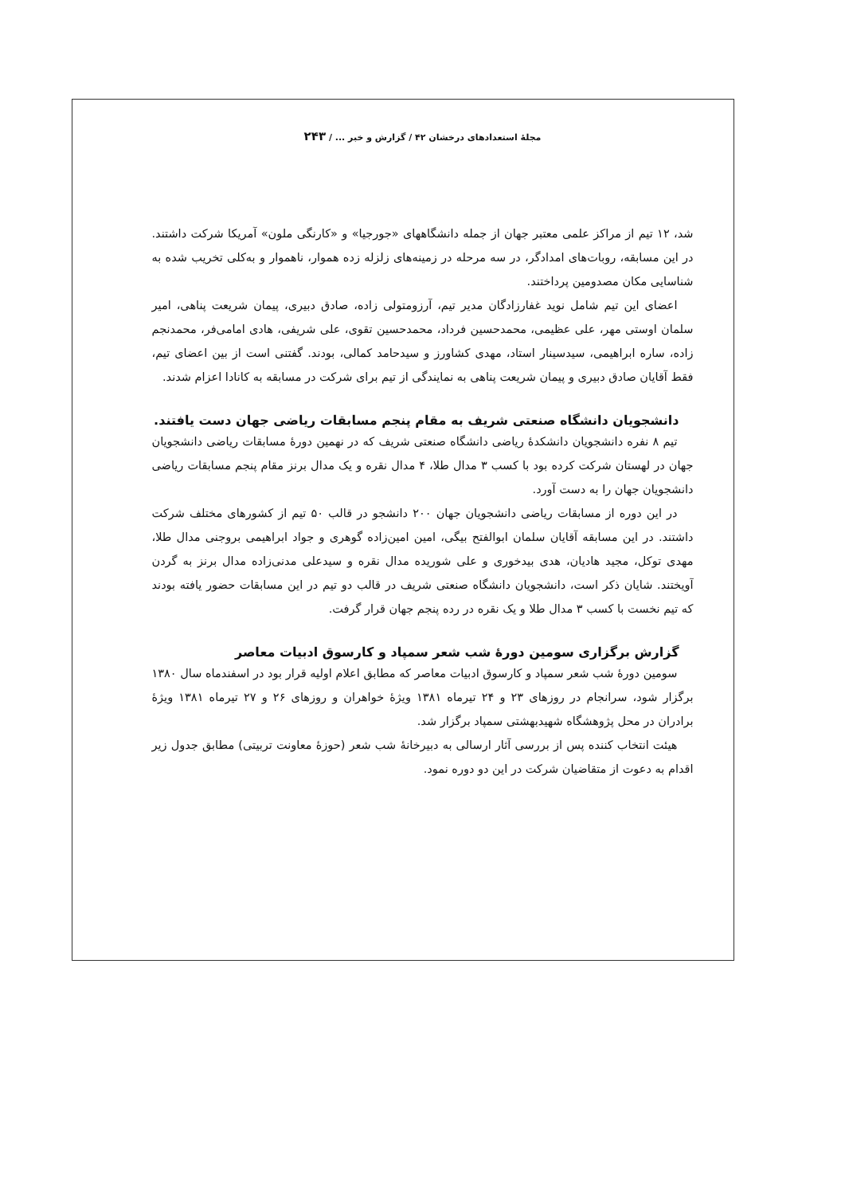مجلهٔ استعدادهای درخشان ۴۲ / گزارش و خبر ... / ۲۴۳
شد، ۱۲ تیم از مراکز علمی معتبر جهان از جمله دانشگاههای «جورجیا» و «کارنگی ملون» آمریکا شرکت داشتند. در این مسابقه، روبات‌های امدادگر، در سه مرحله در زمینه‌های زلزله زده هموار، ناهموار و به‌کلی تخریب شده به شناسایی مکان مصدومین پرداختند.
اعضای این تیم شامل نوید غفارزادگان مدیر تیم، آرزومتولی زاده، صادق دبیری، پیمان شریعت پناهی، امیر سلمان اوستی مهر، علی عظیمی، محمدحسین فرداد، محمدحسین تقوی، علی شریفی، هادی امامی‌فر، محمدنجم زاده، ساره ابراهیمی، سیدسینار استاد، مهدی کشاورز و سیدحامد کمالی، بودند. گفتنی است از بین اعضای تیم، فقط آقایان صادق دبیری و پیمان شریعت پناهی به نمایندگی از تیم برای شرکت در مسابقه به کانادا اعزام شدند.
دانشجویان دانشگاه صنعتی شریف به مقام پنجم مسابقات ریاضی جهان دست یافتند.
تیم ۸ نفره دانشجویان دانشکدهٔ ریاضی دانشگاه صنعتی شریف که در نهمین دورهٔ مسابقات ریاضی دانشجویان جهان در لهستان شرکت کرده بود با کسب ۳ مدال طلا، ۴ مدال نقره و یک مدال برنز مقام پنجم مسابقات ریاضی دانشجویان جهان را به دست آورد.
در این دوره از مسابقات ریاضی دانشجویان جهان ۲۰۰ دانشجو در قالب ۵۰ تیم از کشورهای مختلف شرکت داشتند. در این مسابقه آقایان سلمان ابوالفتح بیگی، امین امین‌زاده گوهری و جواد ابراهیمی بروجنی مدال طلا، مهدی توکل، مجید هادیان، هدی بیدخوری و علی شوریده مدال نقره و سیدعلی مدنی‌زاده مدال برنز به گردن آویختند. شایان ذکر است، دانشجویان دانشگاه صنعتی شریف در قالب دو تیم در این مسابقات حضور یافته بودند که تیم نخست با کسب ۳ مدال طلا و یک نقره در رده پنجم جهان قرار گرفت.
گزارش برگزاری سومین دورهٔ شب شعر سمپاد و کارسوق ادبیات معاصر
سومین دورهٔ شب شعر سمپاد و کارسوق ادبیات معاصر که مطابق اعلام اولیه قرار بود در اسفندماه سال ۱۳۸۰ برگزار شود، سرانجام در روزهای ۲۳ و ۲۴ تیرماه ۱۳۸۱ ویژهٔ خواهران و روزهای ۲۶ و ۲۷ تیرماه ۱۳۸۱ ویژهٔ برادران در محل پژوهشگاه شهیدبهشتی سمپاد برگزار شد.
هیئت انتخاب کننده پس از بررسی آثار ارسالی به دبیرخانهٔ شب شعر (حوزهٔ معاونت تربیتی) مطابق جدول زیر اقدام به دعوت از متقاضیان شرکت در این دو دوره نمود.